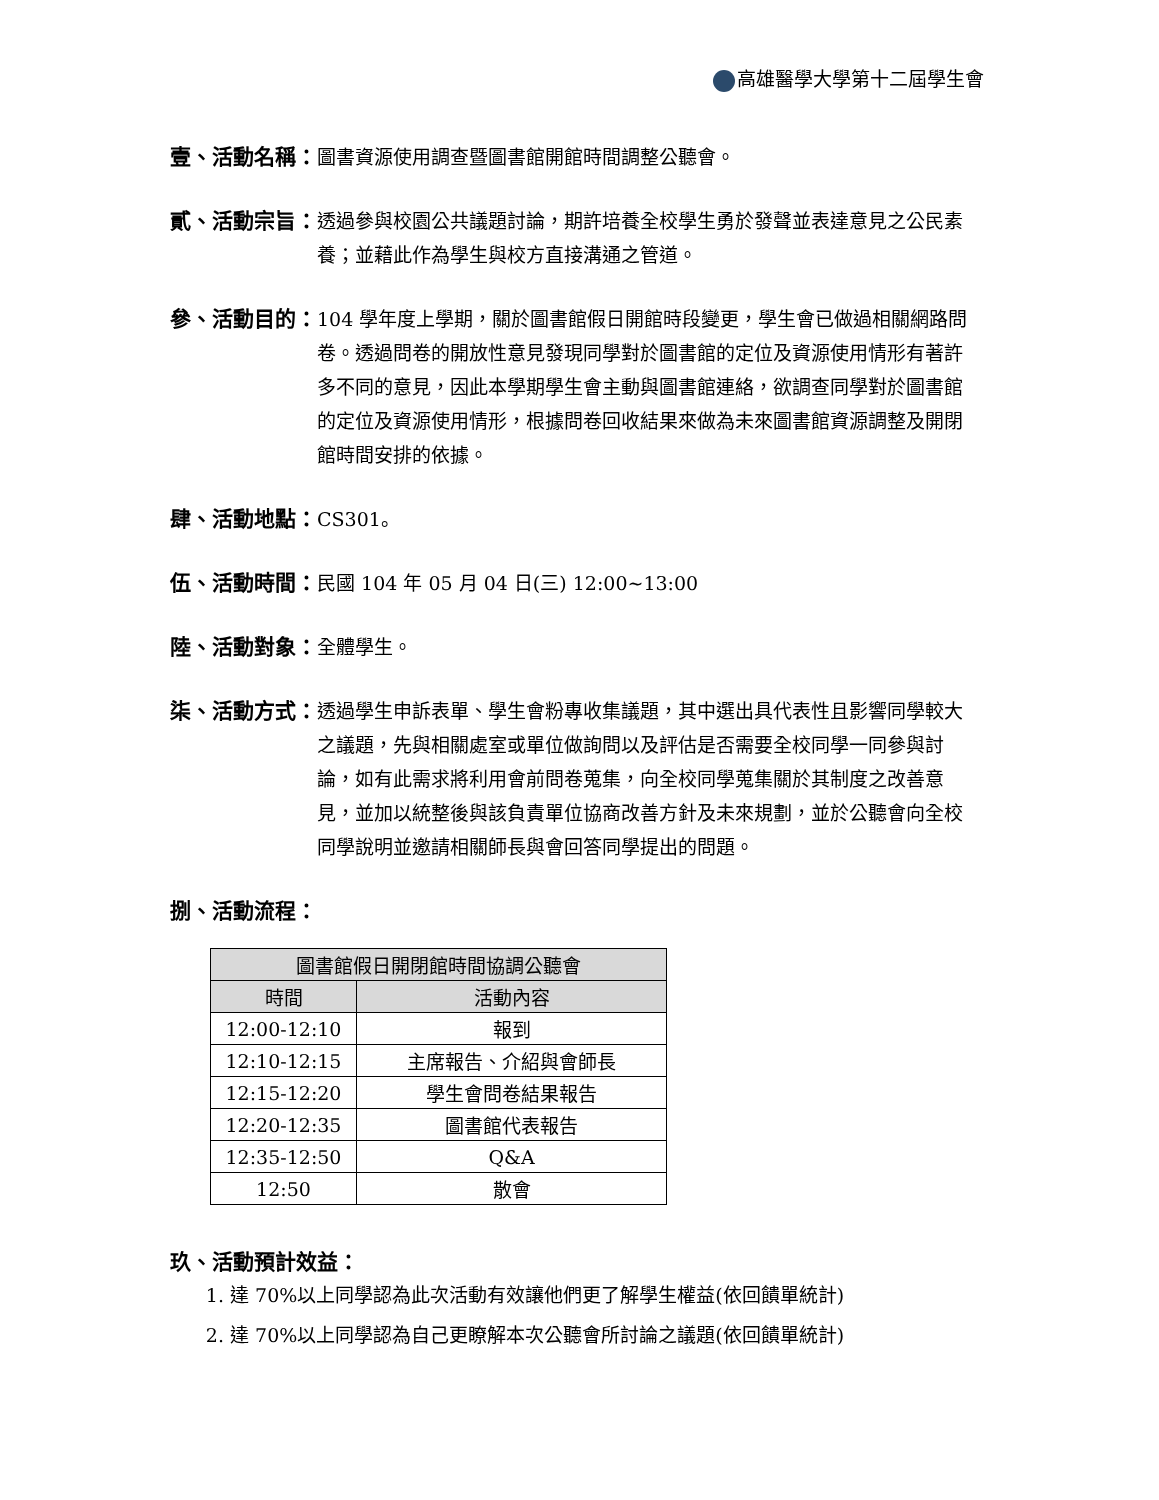高雄醫學大學第十二屆學生會
壹、活動名稱： 圖書資源使用調查暨圖書館開館時間調整公聽會。
貳、活動宗旨： 透過參與校園公共議題討論，期許培養全校學生勇於發聲並表達意見之公民素養；並藉此作為學生與校方直接溝通之管道。
參、活動目的： 104 學年度上學期，關於圖書館假日開館時段變更，學生會已做過相關網路問卷。透過問卷的開放性意見發現同學對於圖書館的定位及資源使用情形有著許多不同的意見，因此本學期學生會主動與圖書館連絡，欲調查同學對於圖書館的定位及資源使用情形，根據問卷回收結果來做為未來圖書館資源調整及開閉館時間安排的依據。
肆、活動地點： CS301。
伍、活動時間： 民國 104 年 05 月 04 日(三) 12:00~13:00
陸、活動對象： 全體學生。
柒、活動方式： 透過學生申訴表單、學生會粉專收集議題，其中選出具代表性且影響同學較大之議題，先與相關處室或單位做詢問以及評估是否需要全校同學一同參與討論，如有此需求將利用會前問卷蒐集，向全校同學蒐集關於其制度之改善意見，並加以統整後與該負責單位協商改善方針及未來規劃，並於公聽會向全校同學說明並邀請相關師長與會回答同學提出的問題。
捌、活動流程：
| 圖書館假日開閉館時間協調公聽會 | |
| --- | --- |
| 時間 | 活動內容 |
| 12:00-12:10 | 報到 |
| 12:10-12:15 | 主席報告、介紹與會師長 |
| 12:15-12:20 | 學生會問卷結果報告 |
| 12:20-12:35 | 圖書館代表報告 |
| 12:35-12:50 | Q&A |
| 12:50 | 散會 |
玖、活動預計效益：
1. 達 70%以上同學認為此次活動有效讓他們更了解學生權益(依回饋單統計)
2. 達 70%以上同學認為自己更瞭解本次公聽會所討論之議題(依回饋單統計)